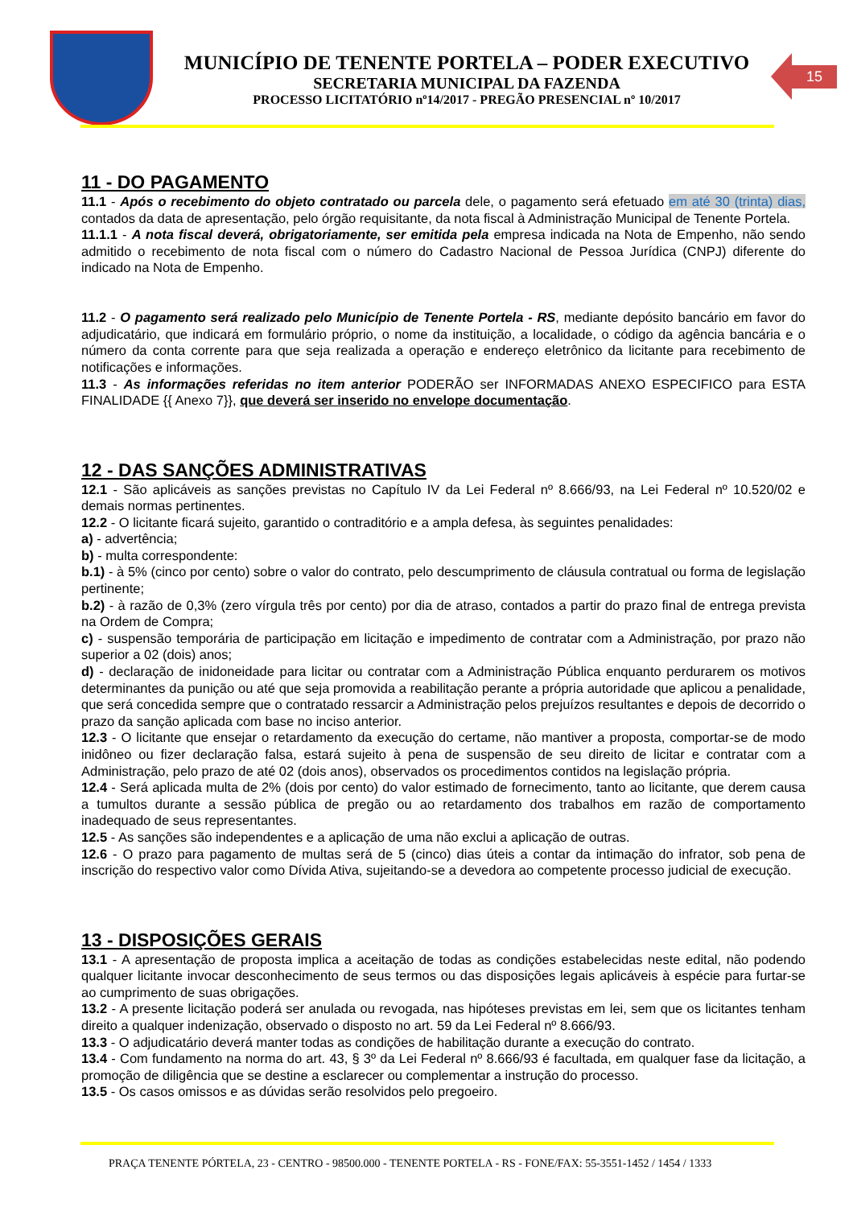MUNICÍPIO DE TENENTE PORTELA – PODER EXECUTIVO
SECRETARIA MUNICIPAL DA FAZENDA
PROCESSO LICITATÓRIO nº14/2017 - PREGÃO PRESENCIAL nº 10/2017
15
11 - DO PAGAMENTO
11.1 - Após o recebimento do objeto contratado ou parcela dele, o pagamento será efetuado em até 30 (trinta) dias, contados da data de apresentação, pelo órgão requisitante, da nota fiscal à Administração Municipal de Tenente Portela.
11.1.1 - A nota fiscal deverá, obrigatoriamente, ser emitida pela empresa indicada na Nota de Empenho, não sendo admitido o recebimento de nota fiscal com o número do Cadastro Nacional de Pessoa Jurídica (CNPJ) diferente do indicado na Nota de Empenho.
11.2 - O pagamento será realizado pelo Município de Tenente Portela - RS, mediante depósito bancário em favor do adjudicatário, que indicará em formulário próprio, o nome da instituição, a localidade, o código da agência bancária e o número da conta corrente para que seja realizada a operação e endereço eletrônico da licitante para recebimento de notificações e informações.
11.3 - As informações referidas no item anterior PODERÃO ser INFORMADAS ANEXO ESPECIFICO para ESTA FINALIDADE {{ Anexo 7}}, que deverá ser inserido no envelope documentação.
12 - DAS SANÇÕES ADMINISTRATIVAS
12.1 - São aplicáveis as sanções previstas no Capítulo IV da Lei Federal nº 8.666/93, na Lei Federal nº 10.520/02 e demais normas pertinentes.
12.2 - O licitante ficará sujeito, garantido o contraditório e a ampla defesa, às seguintes penalidades:
a) - advertência;
b) - multa correspondente:
b.1) - à 5% (cinco por cento) sobre o valor do contrato, pelo descumprimento de cláusula contratual ou forma de legislação pertinente;
b.2) - à razão de 0,3% (zero vírgula três por cento) por dia de atraso, contados a partir do prazo final de entrega prevista na Ordem de Compra;
c) - suspensão temporária de participação em licitação e impedimento de contratar com a Administração, por prazo não superior a 02 (dois) anos;
d) - declaração de inidoneidade para licitar ou contratar com a Administração Pública enquanto perdurarem os motivos determinantes da punição ou até que seja promovida a reabilitação perante a própria autoridade que aplicou a penalidade, que será concedida sempre que o contratado ressarcir a Administração pelos prejuízos resultantes e depois de decorrido o prazo da sanção aplicada com base no inciso anterior.
12.3 - O licitante que ensejar o retardamento da execução do certame, não mantiver a proposta, comportar-se de modo inidôneo ou fizer declaração falsa, estará sujeito à pena de suspensão de seu direito de licitar e contratar com a Administração, pelo prazo de até 02 (dois anos), observados os procedimentos contidos na legislação própria.
12.4 - Será aplicada multa de 2% (dois por cento) do valor estimado de fornecimento, tanto ao licitante, que derem causa a tumultos durante a sessão pública de pregão ou ao retardamento dos trabalhos em razão de comportamento inadequado de seus representantes.
12.5 - As sanções são independentes e a aplicação de uma não exclui a aplicação de outras.
12.6 - O prazo para pagamento de multas será de 5 (cinco) dias úteis a contar da intimação do infrator, sob pena de inscrição do respectivo valor como Dívida Ativa, sujeitando-se a devedora ao competente processo judicial de execução.
13 - DISPOSIÇÕES GERAIS
13.1 - A apresentação de proposta implica a aceitação de todas as condições estabelecidas neste edital, não podendo qualquer licitante invocar desconhecimento de seus termos ou das disposições legais aplicáveis à espécie para furtar-se ao cumprimento de suas obrigações.
13.2 - A presente licitação poderá ser anulada ou revogada, nas hipóteses previstas em lei, sem que os licitantes tenham direito a qualquer indenização, observado o disposto no art. 59 da Lei Federal nº 8.666/93.
13.3 - O adjudicatário deverá manter todas as condições de habilitação durante a execução do contrato.
13.4 - Com fundamento na norma do art. 43, § 3º da Lei Federal nº 8.666/93 é facultada, em qualquer fase da licitação, a promoção de diligência que se destine a esclarecer ou complementar a instrução do processo.
13.5 - Os casos omissos e as dúvidas serão resolvidos pelo pregoeiro.
PRAÇA TENENTE PÓRTELA, 23 - CENTRO - 98500.000 - TENENTE PORTELA - RS - FONE/FAX: 55-3551-1452 / 1454 / 1333